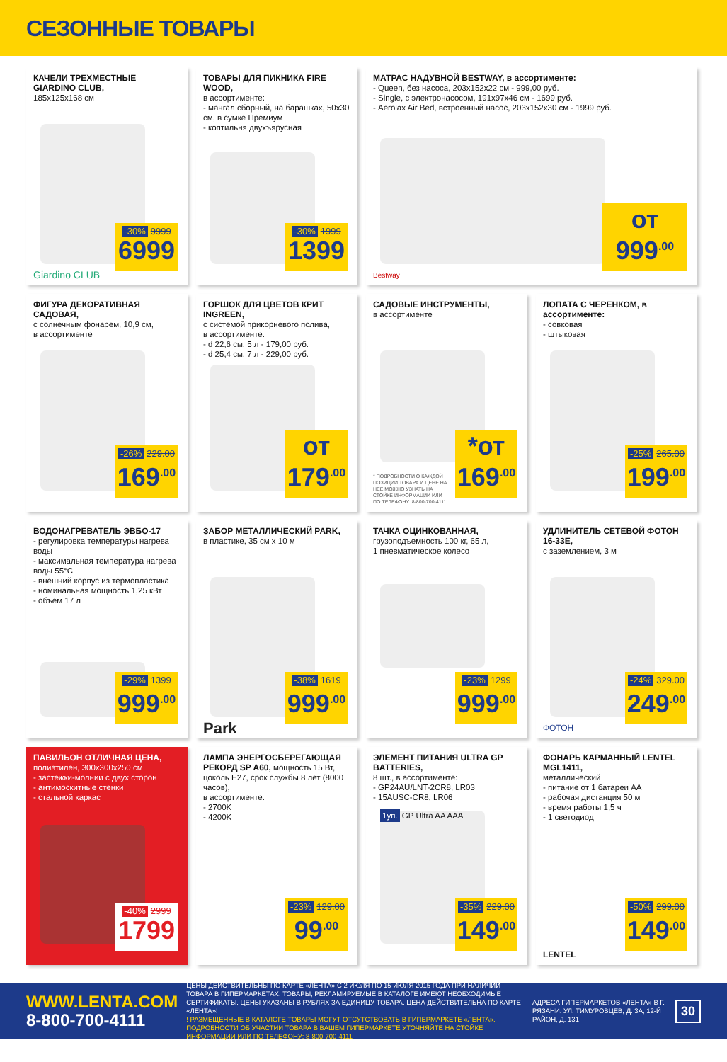СЕЗОННЫЕ ТОВАРЫ
КАЧЕЛИ ТРЕХМЕСТНЫЕ GIARDINO CLUB,
185x125x168 см
-30% 9999
6999
Giardino CLUB
ТОВАРЫ ДЛЯ ПИКНИКА FIRE WOOD,
в ассортименте:
- мангал сборный, на барашках, 50x30 см, в сумке Премиум
- коптильня двухъярусная
-30% 1999
1399
МАТРАС НАДУВНОЙ BESTWAY, в ассортименте:
- Queen, без насоса, 203x152x22 см - 999,00 руб.
- Single, с электронасосом, 191x97x46 см - 1699 руб.
- Aerolax Air Bed, встроенный насос, 203x152x30 см - 1999 руб.
от 999<sup>.00</sup>
Bestway
ФИГУРА ДЕКОРАТИВНАЯ САДОВАЯ,
с солнечным фонарем, 10,9 см,
в ассортименте
-26% 229.00
169<sup>.00</sup>
ГОРШОК ДЛЯ ЦВЕТОВ КРИТ INGREEN,
с системой прикорневого полива,
в ассортименте:
- d 22,6 см, 5 л - 179,00 руб.
- d 25,4 см, 7 л - 229,00 руб.
от 179<sup>.00</sup>
САДОВЫЕ ИНСТРУМЕНТЫ,
в ассортименте
* ПОДРОБНОСТИ О КАЖДОЙ ПОЗИЦИИ ТОВАРА И ЦЕНЕ НА НЕЕ МОЖНО УЗНАТЬ НА СТОЙКЕ ИНФОРМАЦИИ ИЛИ ПО ТЕЛЕФОНУ: 8-800-700-4111
*от 169<sup>.00</sup>
ЛОПАТА С ЧЕРЕНКОМ, в ассортименте:
- совковая
- штыковая
-25% 265.00
199<sup>.00</sup>
ВОДОНАГРЕВАТЕЛЬ ЭВБО-17
- регулировка температуры нагрева воды
- максимальная температура нагрева воды 55°C
- внешний корпус из термопластика
- номинальная мощность 1,25 кВт
- объем 17 л
-29% 1399
999<sup>.00</sup>
ЗАБОР МЕТАЛЛИЧЕСКИЙ PARK,
в пластике, 35 см x 10 м
Park
-38% 1619
999<sup>.00</sup>
ТАЧКА ОЦИНКОВАННАЯ,
грузоподъемность 100 кг, 65 л,
1 пневматическое колесо
-23% 1299
999<sup>.00</sup>
УДЛИНИТЕЛЬ СЕТЕВОЙ ФОТОН 16-33Е,
с заземлением, 3 м
ФОТОН
-24% 329.00
249<sup>.00</sup>
ПАВИЛЬОН ОТЛИЧНАЯ ЦЕНА,
полиэтилен, 300x300x250 см
- застежки-молнии с двух сторон
- антимоскитные стенки
- стальной каркас
-40% 2999
1799
ЛАМПА ЭНЕРГОСБЕРЕГАЮЩАЯ РЕКОРД SP A60, мощность 15 Вт, цоколь E27, срок службы 8 лет (8000 часов),
в ассортименте:
- 2700K
- 4200K
-23% 129.00
99<sup>.00</sup>
ЭЛЕМЕНТ ПИТАНИЯ ULTRA GP BATTERIES,
8 шт., в ассортименте:
- GP24AU/LNT-2CR8, LR03
- 15AUSC-CR8, LR06
1уп. GP Ultra AA AAA
-35% 229.00
149<sup>.00</sup>
ФОНАРЬ КАРМАННЫЙ LENTEL MGL1411,
металлический
- питание от 1 батареи AA
- рабочая дистанция 50 м
- время работы 1,5 ч
- 1 светодиод
LENTEL
-50% 299.00
149<sup>.00</sup>
WWW.LENTA.COM
8-800-700-4111
ЦЕНЫ ДЕЙСТВИТЕЛЬНЫ ПО КАРТЕ «ЛЕНТА» С 2 ИЮЛЯ ПО 15 ИЮЛЯ 2015 ГОДА ПРИ НАЛИЧИИ ТОВАРА В ГИПЕРМАРКЕТАХ. ТОВАРЫ, РЕКЛАМИРУЕМЫЕ В КАТАЛОГЕ ИМЕЮТ НЕОБХОДИМЫЕ СЕРТИФИКАТЫ. ЦЕНЫ УКАЗАНЫ В РУБЛЯХ ЗА ЕДИНИЦУ ТОВАРА. ЦЕНА ДЕЙСТВИТЕЛЬНА ПО КАРТЕ «ЛЕНТА»!
! РАЗМЕЩЕННЫЕ В КАТАЛОГЕ ТОВАРЫ МОГУТ ОТСУТСТВОВАТЬ В ГИПЕРМАРКЕТЕ «ЛЕНТА». ПОДРОБНОСТИ ОБ УЧАСТИИ ТОВАРА В ВАШЕМ ГИПЕРМАРКЕТЕ УТОЧНЯЙТЕ НА СТОЙКЕ ИНФОРМАЦИИ ИЛИ ПО ТЕЛЕФОНУ: 8-800-700-4111
АДРЕСА ГИПЕРМАРКЕТОВ «ЛЕНТА» В Г. РЯЗАНИ: УЛ. ТИМУРОВЦЕВ, Д. 3А, 12-Й РАЙОН, Д. 131
30